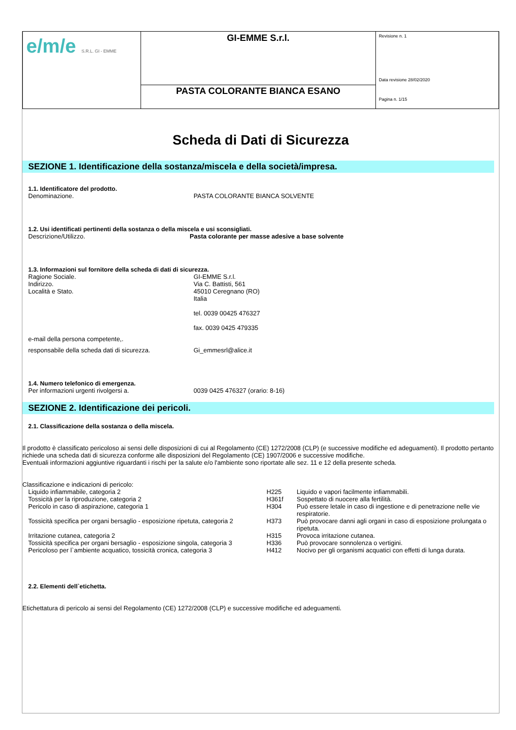| e/m/e S.R.L. GI - EMME | GI-EMME S.r.l. | Revisione n. 1 Data revisione 28/02/2020 Pagina n. 1/15 |
| | PASTA COLORANTE BIANCA ESANO | |
Scheda di Dati di Sicurezza
SEZIONE 1. Identificazione della sostanza/miscela e della società/impresa.
1.1. Identificatore del prodotto.
Denominazione. PASTA COLORANTE BIANCA SOLVENTE
1.2. Usi identificati pertinenti della sostanza o della miscela e usi sconsigliati.
Descrizione/Utilizzo. Pasta colorante per masse adesive a base solvente
1.3. Informazioni sul fornitore della scheda di dati di sicurezza.
Ragione Sociale.
Indirizzo.
Località e Stato.
GI-EMME S.r.l.
Via C. Battisti, 561
45010 Ceregnano (RO)
Italia
tel. 0039 00425 476327
fax. 0039 0425 479335
e-mail della persona competente,.
responsabile della scheda dati di sicurezza.
Gi_emmesrl@alice.it
1.4. Numero telefonico di emergenza.
Per informazioni urgenti rivolgersi a. 0039 0425 476327 (orario: 8-16)
SEZIONE 2. Identificazione dei pericoli.
2.1. Classificazione della sostanza o della miscela.
Il prodotto è classificato pericoloso ai sensi delle disposizioni di cui al Regolamento (CE) 1272/2008 (CLP) (e successive modifiche ed adeguamenti). Il prodotto pertanto richiede una scheda dati di sicurezza conforme alle disposizioni del Regolamento (CE) 1907/2006 e successive modifiche.
Eventuali informazioni aggiuntive riguardanti i rischi per la salute e/o l'ambiente sono riportate alle sez. 11 e 12 della presente scheda.
Classificazione e indicazioni di pericolo:
| Liquido infiammabile, categoria 2 | H225 | Liquido e vapori facilmente infiammabili. |
| Tossicità per la riproduzione, categoria 2 | H361f | Sospettato di nuocere alla fertilità. |
| Pericolo in caso di aspirazione, categoria 1 | H304 | Può essere letale in caso di ingestione e di penetrazione nelle vie respiratorie. |
| Tossicità specifica per organi bersaglio - esposizione ripetuta, categoria 2 | H373 | Può provocare danni agli organi in caso di esposizione prolungata o ripetuta. |
| Irritazione cutanea, categoria 2 | H315 | Provoca irritazione cutanea. |
| Tossicità specifica per organi bersaglio - esposizione singola, categoria 3 | H336 | Può provocare sonnolenza o vertigini. |
| Pericoloso per l`ambiente acquatico, tossicità cronica, categoria 3 | H412 | Nocivo per gli organismi acquatici con effetti di lunga durata. |
2.2. Elementi dell`etichetta.
Etichettatura di pericolo ai sensi del Regolamento (CE) 1272/2008 (CLP) e successive modifiche ed adeguamenti.